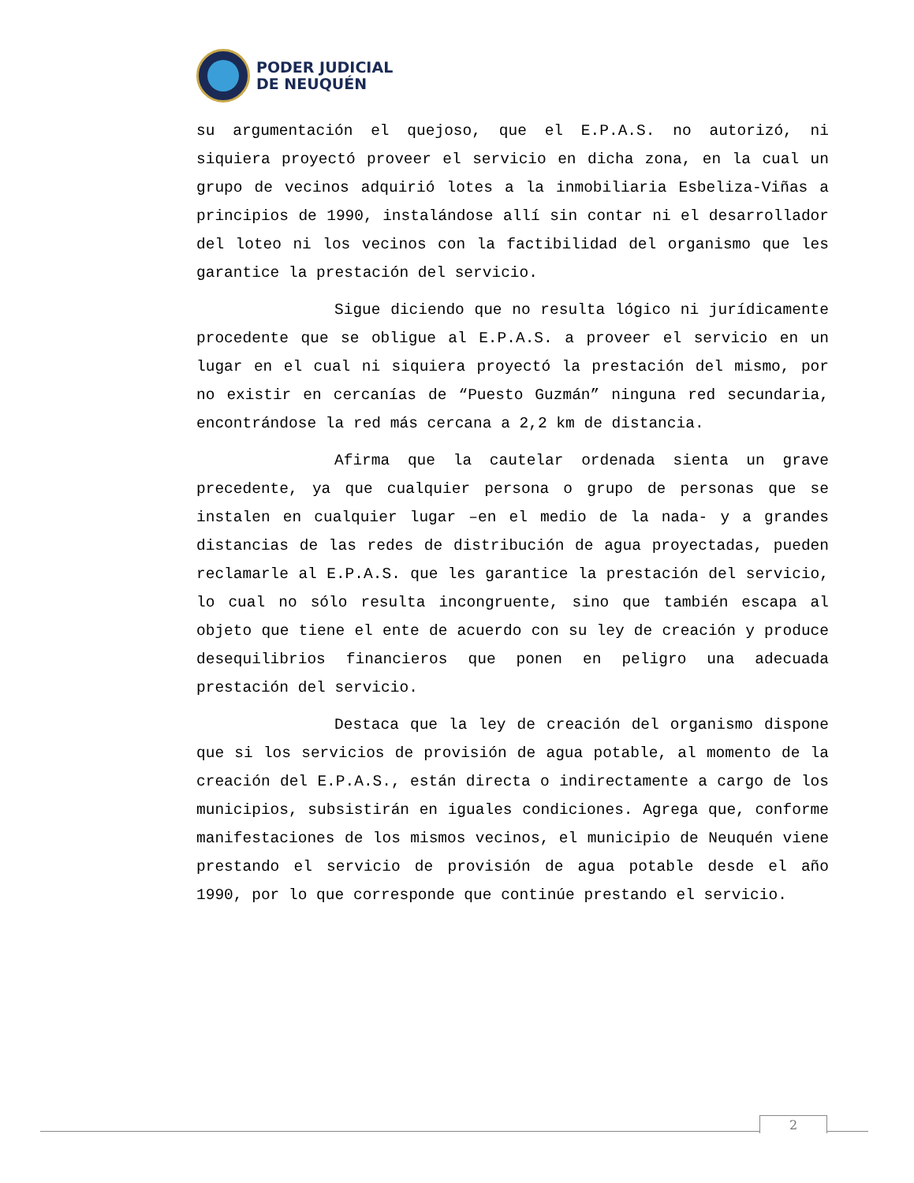PODER JUDICIAL
DE NEUQUÉN
su argumentación el quejoso, que el E.P.A.S. no autorizó, ni siquiera proyectó proveer el servicio en dicha zona, en la cual un grupo de vecinos adquirió lotes a la inmobiliaria Esbeliza-Viñas a principios de 1990, instalándose allí sin contar ni el desarrollador del loteo ni los vecinos con la factibilidad del organismo que les garantice la prestación del servicio.
Sigue diciendo que no resulta lógico ni jurídicamente procedente que se obligue al E.P.A.S. a proveer el servicio en un lugar en el cual ni siquiera proyectó la prestación del mismo, por no existir en cercanías de “Puesto Guzmán” ninguna red secundaria, encontrándose la red más cercana a 2,2 km de distancia.
Afirma que la cautelar ordenada sienta un grave precedente, ya que cualquier persona o grupo de personas que se instalen en cualquier lugar –en el medio de la nada- y a grandes distancias de las redes de distribución de agua proyectadas, pueden reclamarle al E.P.A.S. que les garantice la prestación del servicio, lo cual no sólo resulta incongruente, sino que también escapa al objeto que tiene el ente de acuerdo con su ley de creación y produce desequilibrios financieros que ponen en peligro una adecuada prestación del servicio.
Destaca que la ley de creación del organismo dispone que si los servicios de provisión de agua potable, al momento de la creación del E.P.A.S., están directa o indirectamente a cargo de los municipios, subsistirán en iguales condiciones. Agrega que, conforme manifestaciones de los mismos vecinos, el municipio de Neuquén viene prestando el servicio de provisión de agua potable desde el año 1990, por lo que corresponde que continúe prestando el servicio.
2